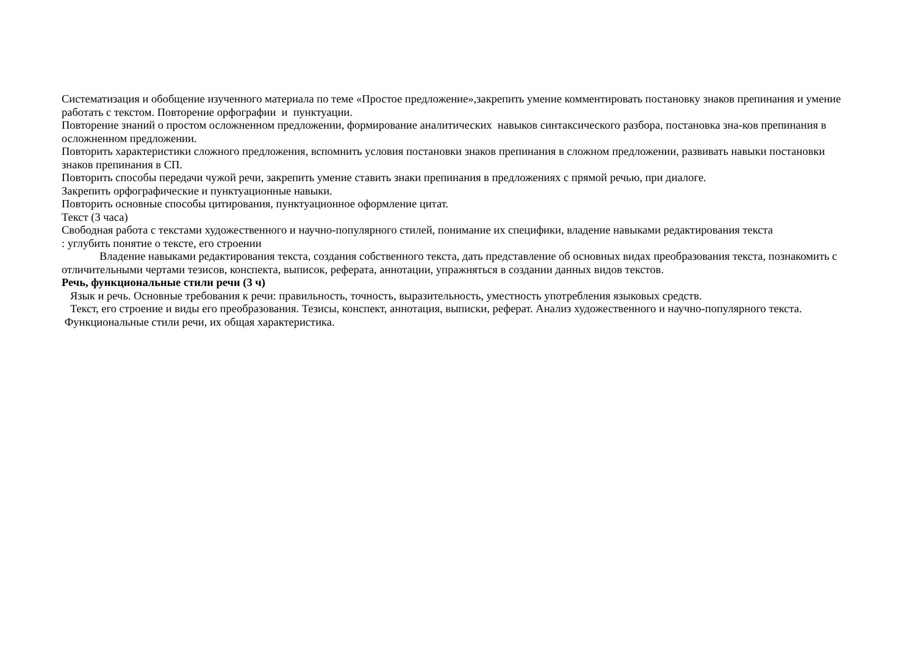Систематизация и обобщение изученного материала по теме «Простое предложение»,закрепить умение комментировать постановку знаков препинания и умение работать с текстом. Повторение орфографии и пунктуации.
Повторение знаний о простом осложненном предложении, формирование аналитических навыков синтаксического разбора, постановка зна-ков препинания в осложненном предложении.
Повторить характеристики сложного предложения, вспомнить условия постановки знаков препинания в сложном предложении, развивать навыки постановки знаков препинания в СП.
Повторить способы передачи чужой речи, закрепить умение ставить знаки препинания в предложениях с прямой речью, при диалоге.
Закрепить орфографические и пунктуационные навыки.
Повторить основные способы цитирования, пунктуационное оформление цитат.
Текст (3 часа)
Свободная работа с текстами художественного и научно-популярного стилей, понимание их специфики, владение навыками редактирования текста
: углубить понятие о тексте, его строении
Владение навыками редактирования текста, создания собственного текста, дать представление об основных видах преобразования текста, познакомить с отличительными чертами тезисов, конспекта, выписок, реферата, аннотации, упражняться в создании данных видов текстов.
Речь, функциональные стили речи (3 ч)
Язык и речь. Основные требования к речи: правильность, точность, выразительность, уместность употребления языковых средств.
Текст, его строение и виды его преобразования. Тезисы, конспект, аннотация, выписки, реферат. Анализ художественного и научно-популярного текста.
Функциональные стили речи, их общая характеристика.